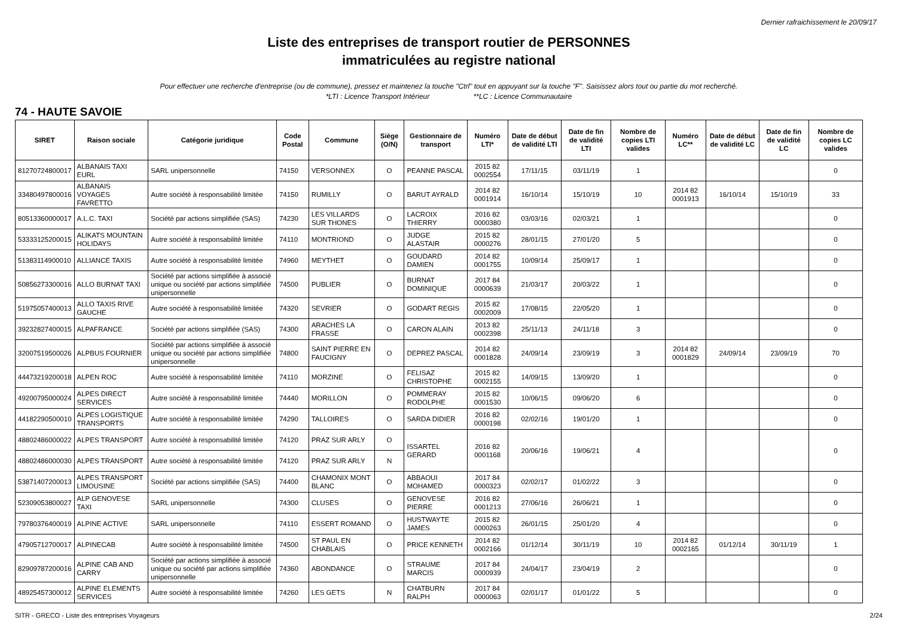Dernier rafraichissement le 20/09/17
Liste des entreprises de transport routier de PERSONNES
immatriculées au registre national
Pour effectuer une recherche d'entreprise (ou de commune), pressez et maintenez la touche "Ctrl" tout en appuyant sur la touche "F". Saisissez alors tout ou partie du mot recherché.
*LTI : Licence Transport Intérieur **LC : Licence Communautaire
74 - HAUTE SAVOIE
| SIRET | Raison sociale | Catégorie juridique | Code Postal | Commune | Siège (O/N) | Gestionnaire de transport | Numéro LTI* | Date de début de validité LTI | Date de fin de validité LTI | Nombre de copies LTI valides | Numéro LC** | Date de début de validité LC | Date de fin de validité LC | Nombre de copies LC valides |
| --- | --- | --- | --- | --- | --- | --- | --- | --- | --- | --- | --- | --- | --- | --- |
| 81270724800017 | ALBANAIS TAXI EURL | SARL unipersonnelle | 74150 | VERSONNEX | O | PEANNE PASCAL | 2015 82 0002554 | 17/11/15 | 03/11/19 | 1 | | | | 0 |
| 33480497800016 | ALBANAIS VOYAGES FAVRETTO | Autre société à responsabilité limitée | 74150 | RUMILLY | O | BARUT AYRALD | 2014 82 0001914 | 16/10/14 | 15/10/19 | 10 | 2014 82 0001913 | 16/10/14 | 15/10/19 | 33 |
| 80513360000017 | A.L.C. TAXI | Société par actions simplifiée (SAS) | 74230 | LES VILLARDS SUR THONES | O | LACROIX THIERRY | 2016 82 0000380 | 03/03/16 | 02/03/21 | 1 | | | | 0 |
| 53333125200015 | ALIKATS MOUNTAIN HOLIDAYS | Autre société à responsabilité limitée | 74110 | MONTRIOND | O | JUDGE ALASTAIR | 2015 82 0000276 | 28/01/15 | 27/01/20 | 5 | | | | 0 |
| 51383114900010 | ALLIANCE TAXIS | Autre société à responsabilité limitée | 74960 | MEYTHET | O | GOUDARD DAMIEN | 2014 82 0001755 | 10/09/14 | 25/09/17 | 1 | | | | 0 |
| 50856273300016 | ALLO BURNAT TAXI | Société par actions simplifiée à associé unique ou société par actions simplifiée unipersonnelle | 74500 | PUBLIER | O | BURNAT DOMINIQUE | 2017 84 0000639 | 21/03/17 | 20/03/22 | 1 | | | | 0 |
| 51975057400013 | ALLO TAXIS RIVE GAUCHE | Autre société à responsabilité limitée | 74320 | SEVRIER | O | GODART REGIS | 2015 82 0002009 | 17/08/15 | 22/05/20 | 1 | | | | 0 |
| 39232827400015 | ALPAFRANCE | Société par actions simplifiée (SAS) | 74300 | ARACHES LA FRASSE | O | CARON ALAIN | 2013 82 0002398 | 25/11/13 | 24/11/18 | 3 | | | | 0 |
| 32007519500026 | ALPBUS FOURNIER | Société par actions simplifiée à associé unique ou société par actions simplifiée unipersonnelle | 74800 | SAINT PIERRE EN FAUCIGNY | O | DEPREZ PASCAL | 2014 82 0001828 | 24/09/14 | 23/09/19 | 3 | 2014 82 0001829 | 24/09/14 | 23/09/19 | 70 |
| 44473219200018 | ALPEN ROC | Autre société à responsabilité limitée | 74110 | MORZINE | O | FELISAZ CHRISTOPHE | 2015 82 0002155 | 14/09/15 | 13/09/20 | 1 | | | | 0 |
| 49200795000024 | ALPES DIRECT SERVICES | Autre société à responsabilité limitée | 74440 | MORILLON | O | POMMERAY RODOLPHE | 2015 82 0001530 | 10/06/15 | 09/06/20 | 6 | | | | 0 |
| 44182290500010 | ALPES LOGISTIQUE TRANSPORTS | Autre société à responsabilité limitée | 74290 | TALLOIRES | O | SARDA DIDIER | 2016 82 0000198 | 02/02/16 | 19/01/20 | 1 | | | | 0 |
| 48802486000022 | ALPES TRANSPORT | Autre société à responsabilité limitée | 74120 | PRAZ SUR ARLY | O | ISSARTEL GERARD | 2016 82 0001168 | 20/06/16 | 19/06/21 | 4 | | | | 0 |
| 48802486000030 | ALPES TRANSPORT | Autre société à responsabilité limitée | 74120 | PRAZ SUR ARLY | N | | | | | | | | | |
| 53871407200013 | ALPES TRANSPORT LIMOUSINE | Société par actions simplifiée (SAS) | 74400 | CHAMONIX MONT BLANC | O | ABBAOUI MOHAMED | 2017 84 0000323 | 02/02/17 | 01/02/22 | 3 | | | | 0 |
| 52309053800027 | ALP GENOVESE TAXI | SARL unipersonnelle | 74300 | CLUSES | O | GENOVESE PIERRE | 2016 82 0001213 | 27/06/16 | 26/06/21 | 1 | | | | 0 |
| 79780376400019 | ALPINE ACTIVE | SARL unipersonnelle | 74110 | ESSERT ROMAND | O | HUSTWAYTE JAMES | 2015 82 0000263 | 26/01/15 | 25/01/20 | 4 | | | | 0 |
| 47905712700017 | ALPINECAB | Autre société à responsabilité limitée | 74500 | ST PAUL EN CHABLAIS | O | PRICE KENNETH | 2014 82 0002166 | 01/12/14 | 30/11/19 | 10 | 2014 82 0002165 | 01/12/14 | 30/11/19 | 1 |
| 82909787200016 | ALPINE CAB AND CARRY | Société par actions simplifiée à associé unique ou société par actions simplifiée unipersonnelle | 74360 | ABONDANCE | O | STRAUME MARCIS | 2017 84 0000939 | 24/04/17 | 23/04/19 | 2 | | | | 0 |
| 48925457300012 | ALPINE ELEMENTS SERVICES | Autre société à responsabilité limitée | 74260 | LES GETS | N | CHATBURN RALPH | 2017 84 0000063 | 02/01/17 | 01/01/22 | 5 | | | | 0 |
SITR - GRECO - Liste des entreprises Voyageurs 2/24